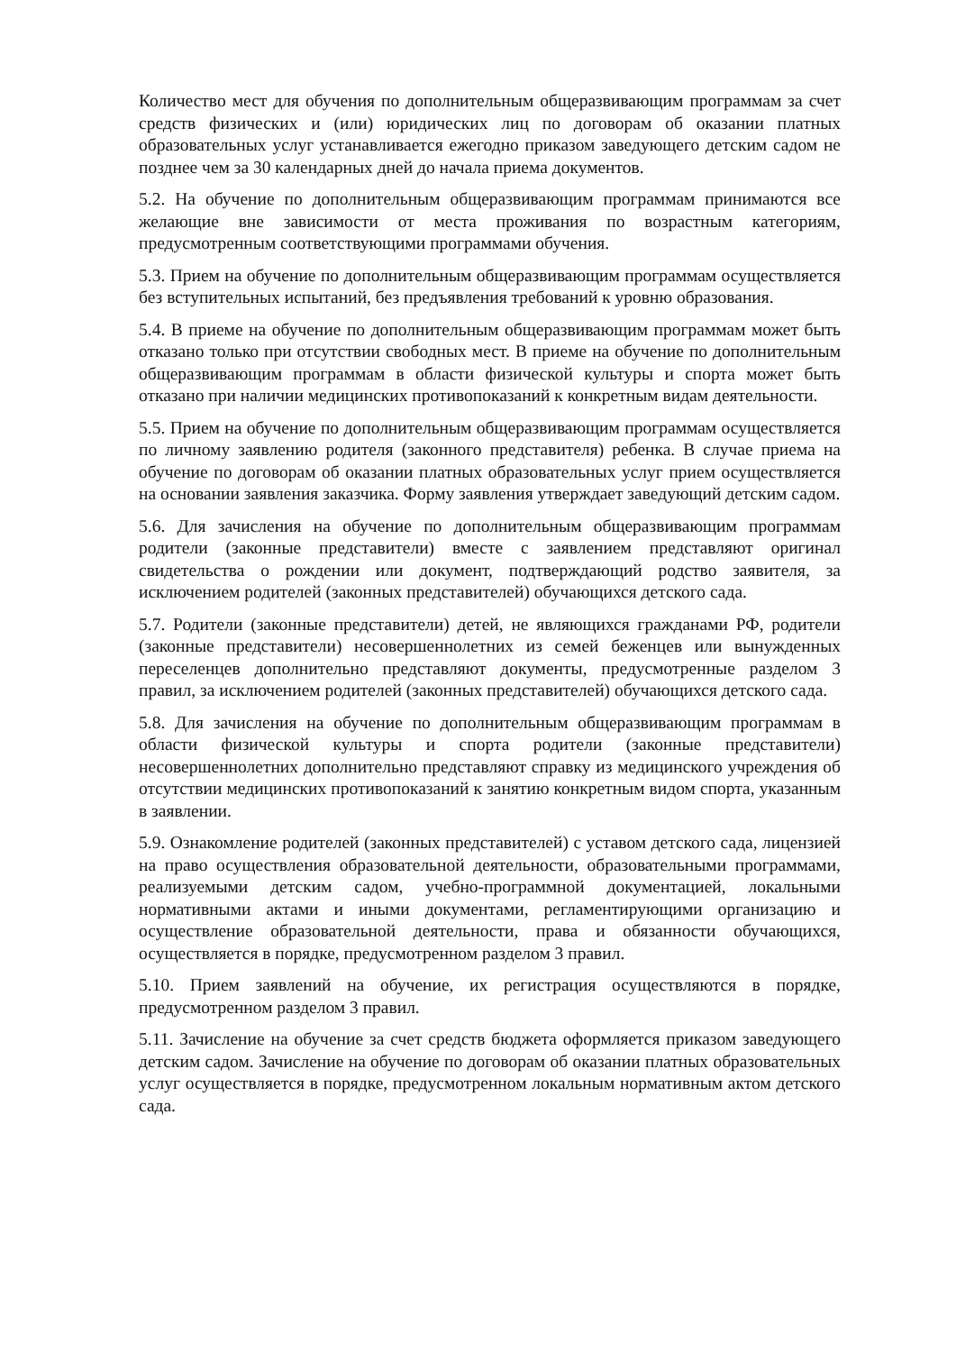Количество мест для обучения по дополнительным общеразвивающим программам за счет средств физических и (или) юридических лиц по договорам об оказании платных образовательных услуг устанавливается ежегодно приказом заведующего детским садом не позднее чем за 30 календарных дней до начала приема документов.
5.2. На обучение по дополнительным общеразвивающим программам принимаются все желающие вне зависимости от места проживания по возрастным категориям, предусмотренным соответствующими программами обучения.
5.3. Прием на обучение по дополнительным общеразвивающим программам осуществляется без вступительных испытаний, без предъявления требований к уровню образования.
5.4. В приеме на обучение по дополнительным общеразвивающим программам может быть отказано только при отсутствии свободных мест. В приеме на обучение по дополнительным общеразвивающим программам в области физической культуры и спорта может быть отказано при наличии медицинских противопоказаний к конкретным видам деятельности.
5.5. Прием на обучение по дополнительным общеразвивающим программам осуществляется по личному заявлению родителя (законного представителя) ребенка. В случае приема на обучение по договорам об оказании платных образовательных услуг прием осуществляется на основании заявления заказчика. Форму заявления утверждает заведующий детским садом.
5.6. Для зачисления на обучение по дополнительным общеразвивающим программам родители (законные представители) вместе с заявлением представляют оригинал свидетельства о рождении или документ, подтверждающий родство заявителя, за исключением родителей (законных представителей) обучающихся детского сада.
5.7. Родители (законные представители) детей, не являющихся гражданами РФ, родители (законные представители) несовершеннолетних из семей беженцев или вынужденных переселенцев дополнительно представляют документы, предусмотренные разделом 3 правил, за исключением родителей (законных представителей) обучающихся детского сада.
5.8. Для зачисления на обучение по дополнительным общеразвивающим программам в области физической культуры и спорта родители (законные представители) несовершеннолетних дополнительно представляют справку из медицинского учреждения об отсутствии медицинских противопоказаний к занятию конкретным видом спорта, указанным в заявлении.
5.9. Ознакомление родителей (законных представителей) с уставом детского сада, лицензией на право осуществления образовательной деятельности, образовательными программами, реализуемыми детским садом, учебно-программной документацией, локальными нормативными актами и иными документами, регламентирующими организацию и осуществление образовательной деятельности, права и обязанности обучающихся, осуществляется в порядке, предусмотренном разделом 3 правил.
5.10. Прием заявлений на обучение, их регистрация осуществляются в порядке, предусмотренном разделом 3 правил.
5.11. Зачисление на обучение за счет средств бюджета оформляется приказом заведующего детским садом. Зачисление на обучение по договорам об оказании платных образовательных услуг осуществляется в порядке, предусмотренном локальным нормативным актом детского сада.